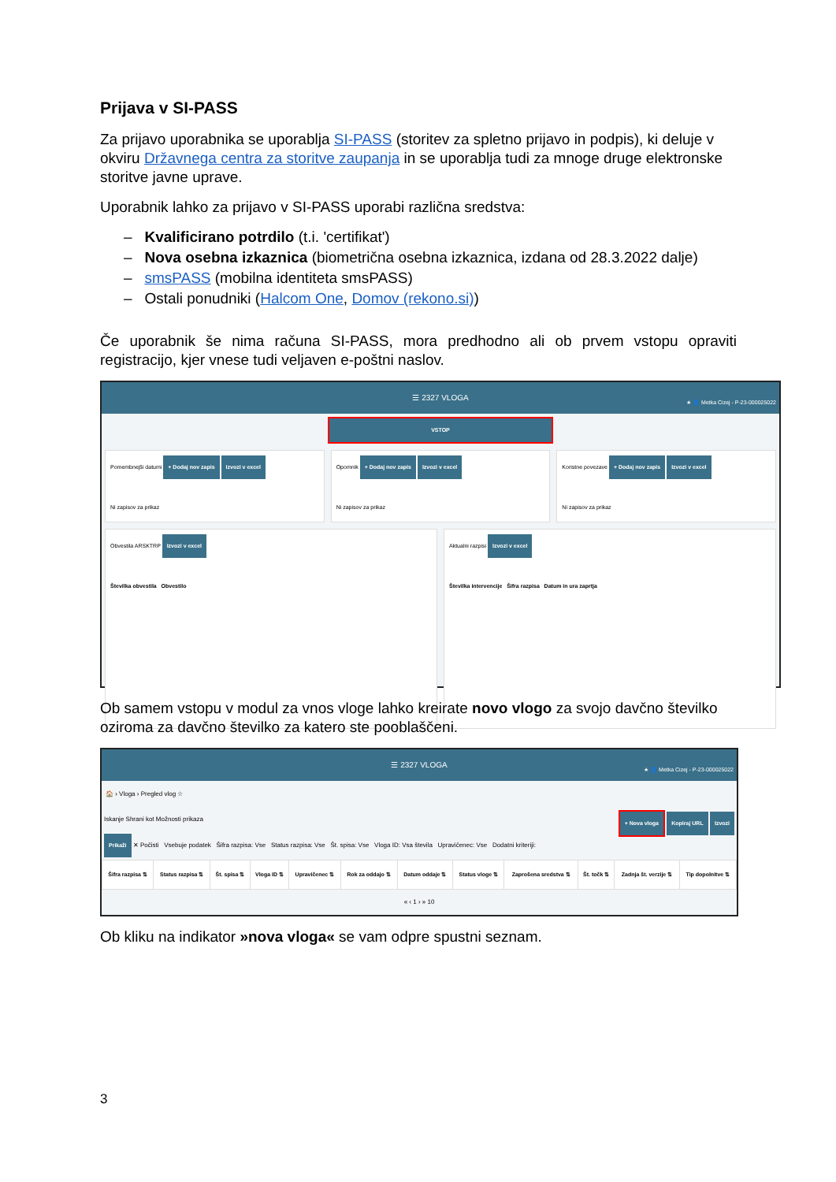Prijava v SI-PASS
Za prijavo uporabnika se uporablja SI-PASS (storitev za spletno prijavo in podpis), ki deluje v okviru Državnega centra za storitve zaupanja in se uporablja tudi za mnoge druge elektronske storitve javne uprave.
Uporabnik lahko za prijavo v SI-PASS uporabi različna sredstva:
– Kvalificirano potrdilo (t.i. 'certifikat')
– Nova osebna izkaznica (biometrična osebna izkaznica, izdana od 28.3.2022 dalje)
– smsPASS (mobilna identiteta smsPASS)
– Ostali ponudniki (Halcom One, Domov (rekono.si))
Če uporabnik še nima računa SI-PASS, mora predhodno ali ob prvem vstopu opraviti registracijo, kjer vnese tudi veljaven e-poštni naslov.
☰ 2327 VLOGA
★ 👤 Metka Cizej - P-23-000025022
VSTOP
Pomembnejši datumi + Dodaj nov zapis Izvozi v excel
Ni zapisov za prikaz
Opomnik + Dodaj nov zapis Izvozi v excel
Ni zapisov za prikaz
Koristne povezave + Dodaj nov zapis Izvozi v excel
Ni zapisov za prikaz
Obvestila ARSKTRP Izvozi v excel
Številka obvestila Obvestilo
Aktualni razpisi Izvozi v excel
Številka intervencije Šifra razpisa Datum in ura zaprtja
Ob samem vstopu v modul za vnos vloge lahko kreirate novo vlogo za svojo davčno številko oziroma za davčno številko za katero ste pooblaščeni.
☰ 2327 VLOGA
★ 👤 Metka Cizej - P-23-000025022
🏠 › Vloga › Pregled vlog ☆
Iskanje Shrani kot Možnosti prikaza + Nova vloga Kopiraj URL Izvozi
Prikaži ✕ Počisti Vsebuje podatek Šifra razpisa: Vse Status razpisa: Vse Št. spisa: Vse Vloga ID: Vsa števila Upravičenec: Vse Dodatni kriteriji:
| Šifra razpisa ⇅ | Status razpisa ⇅ | Št. spisa ⇅ | Vloga ID ⇅ | Upravičenec ⇅ | Rok za oddajo ⇅ | Datum oddaje ⇅ | Status vloge ⇅ | Zaprošena sredstva ⇅ | Št. točk ⇅ | Zadnja št. verzije ⇅ | Tip dopolnitve ⇅ |
| --- | --- | --- | --- | --- | --- | --- | --- | --- | --- | --- | --- |
« ‹ 1 › » 10
Ob kliku na indikator »nova vloga« se vam odpre spustni seznam.
3